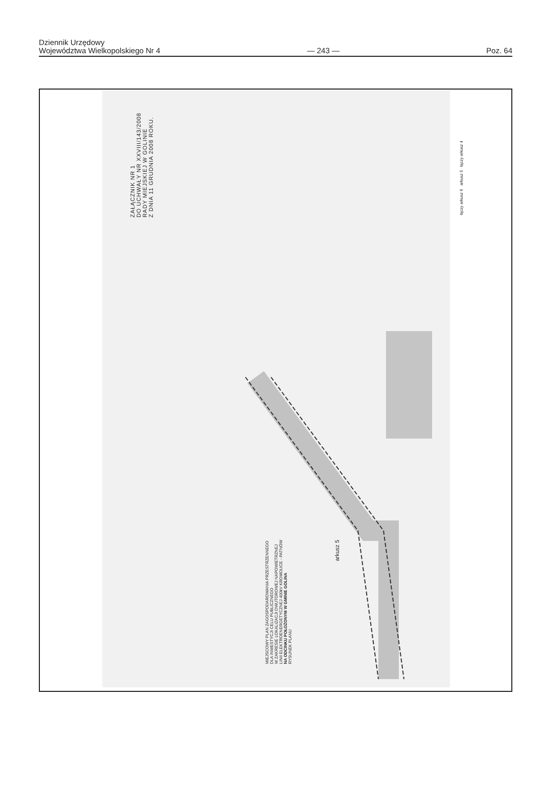Dziennik Urzędowy
Województwa Wielkopolskiego Nr 4
— 243 —
Poz. 64
ZAŁĄCZNIK NR 1
DO UCHWAŁY NR XXVIII/143/2008
RADY MIEJSKIEJ W GOLINIE
Z DNIA 11 GRUDNIA 2008 ROKU.
MIEJSCOWY PLAN ZAGOSPODAROWANIA PRZESTRZENNEGO
DLA INWESTYCJI CELU PUBLICZNEGO
W ZAKRESIE LOKALIZACJI DWUTOROWEJ NAPOWIETRZNEJ
LINII ELEKTROENERGETYCZNEJ 400kV KROMOLICE - PATNÓW
NA ODCINKU POŁOŻONYM W GMINIE GOLINA
RYSUNEK PLANU
arkusz 5
łączy arkusz 6 arkusz 5 łączy arkusz 4